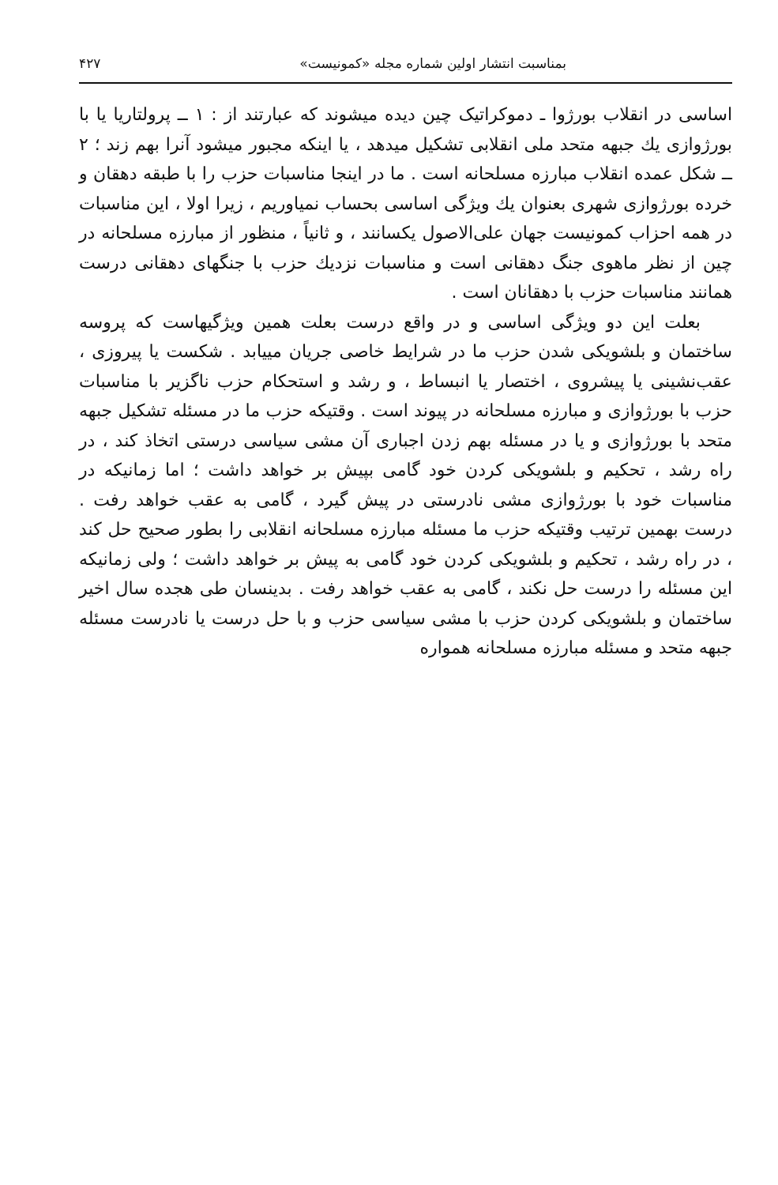بمناسبت انتشار اولین شماره مجله «کمونیست» ۴۲۷
اساسی در انقلاب بورژوا ـ دموکراتیک چین دیده میشوند که عبارتند از : ۱ ــ پرولتاریا یا با بورژوازی یك جبهه متحد ملی انقلابی تشکیل میدهد ، یا اینکه مجبور میشود آنرا بهم زند ؛ ۲ ــ شکل عمده انقلاب مبارزه مسلحانه است . ما در اینجا مناسبات حزب را با طبقه دهقان و خرده بورژوازی شهری بعنوان یك ویژگی اساسی بحساب نمیاوریم ، زیرا اولا ، این مناسبات در همه احزاب کمونیست جهان علی‌الاصول یکسانند ، و ثانیاً ، منظور از مبارزه مسلحانه در چین از نظر ماهوی جنگ دهقانی است و مناسبات نزدیك حزب با جنگهای دهقانی درست همانند مناسبات حزب با دهقانان است .
بعلت این دو ویژگی اساسی و در واقع درست بعلت همین ویژگیهاست که پروسه ساختمان و بلشویکی شدن حزب ما در شرایط خاصی جریان مییابد . شکست یا پیروزی ، عقب‌نشینی یا پیشروی ، اختصار یا انبساط ، و رشد و استحکام حزب ناگزیر با مناسبات حزب با بورژوازی و مبارزه مسلحانه در پیوند است . وقتیکه حزب ما در مسئله تشکیل جبهه متحد با بورژوازی و یا در مسئله بهم زدن اجباری آن مشی سیاسی درستی اتخاذ کند ، در راه رشد ، تحکیم و بلشویکی کردن خود گامی بپیش بر خواهد داشت ؛ اما زمانیکه در مناسبات خود با بورژوازی مشی نادرستی در پیش گیرد ، گامی به عقب خواهد رفت . درست بهمین ترتیب وقتیکه حزب ما مسئله مبارزه مسلحانه انقلابی را بطور صحیح حل کند ، در راه رشد ، تحکیم و بلشویکی کردن خود گامی به پیش بر خواهد داشت ؛ ولی زمانیکه این مسئله را درست حل نکند ، گامی به عقب خواهد رفت . بدینسان طی هجده سال اخیر ساختمان و بلشویکی کردن حزب با مشی سیاسی حزب و با حل درست یا نادرست مسئله جبهه متحد و مسئله مبارزه مسلحانه همواره